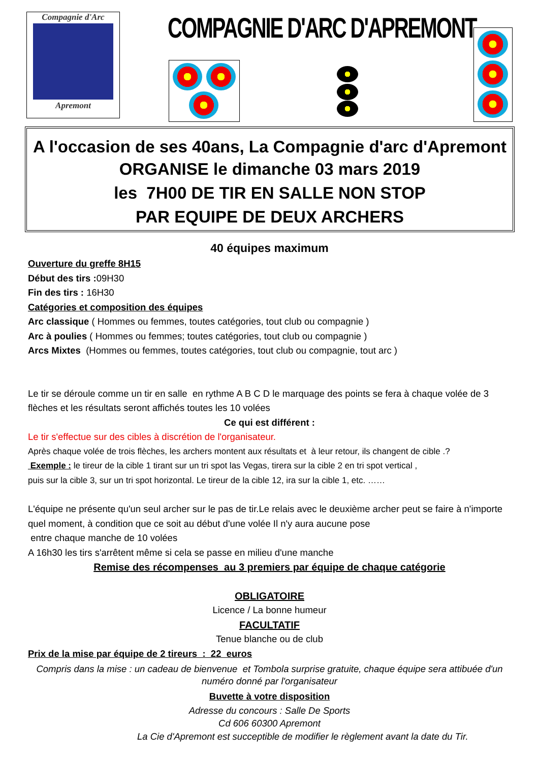Compagnie d'Arc
Apremont
COMPAGNIE D'ARC D'APREMONT
A l'occasion de ses 40ans, La Compagnie d'arc d'Apremont
ORGANISE le dimanche 03 mars 2019
les 7H00 DE TIR EN SALLE NON STOP
PAR EQUIPE DE DEUX ARCHERS
40 équipes maximum
Ouverture du greffe 8H15
Début des tirs : 09H30
Fin des tirs : 16H30
Catégories et composition des équipes
Arc classique ( Hommes ou femmes, toutes catégories, tout club ou compagnie )
Arc à poulies ( Hommes ou femmes; toutes catégories, tout club ou compagnie )
Arcs Mixtes (Hommes ou femmes, toutes catégories, tout club ou compagnie, tout arc )
Le tir se déroule comme un tir en salle en rythme A B C D le marquage des points se fera à chaque volée de 3 flèches et les résultats seront affichés toutes les 10 volées
Ce qui est différent :
Le tir s'effectue sur des cibles à discrétion de l'organisateur.
Après chaque volée de trois flèches, les archers montent aux résultats et à leur retour, ils changent de cible .?
Exemple : le tireur de la cible 1 tirant sur un tri spot las Vegas, tirera sur la cible 2 en tri spot vertical ,
puis sur la cible 3, sur un tri spot horizontal. Le tireur de la cible 12, ira sur la cible 1, etc. ……
L'équipe ne présente qu'un seul archer sur le pas de tir.Le relais avec le deuxième archer peut se faire à n'importe quel moment, à condition que ce soit au début d'une volée Il n'y aura aucune pose
entre chaque manche de 10 volées
A 16h30 les tirs s'arrêtent même si cela se passe en milieu d'une manche
Remise des récompenses au 3 premiers par équipe de chaque catégorie
OBLIGATOIRE
Licence / La bonne humeur
FACULTATIF
Tenue blanche ou de club
Prix de la mise par équipe de 2 tireurs : 22 euros
Compris dans la mise : un cadeau de bienvenue et Tombola surprise gratuite, chaque équipe sera attibuée d'un numéro donné par l'organisateur
Buvette à votre disposition
Adresse du concours : Salle De Sports
Cd 606 60300 Apremont
La Cie d'Apremont est succeptible de modifier le règlement avant la date du Tir.